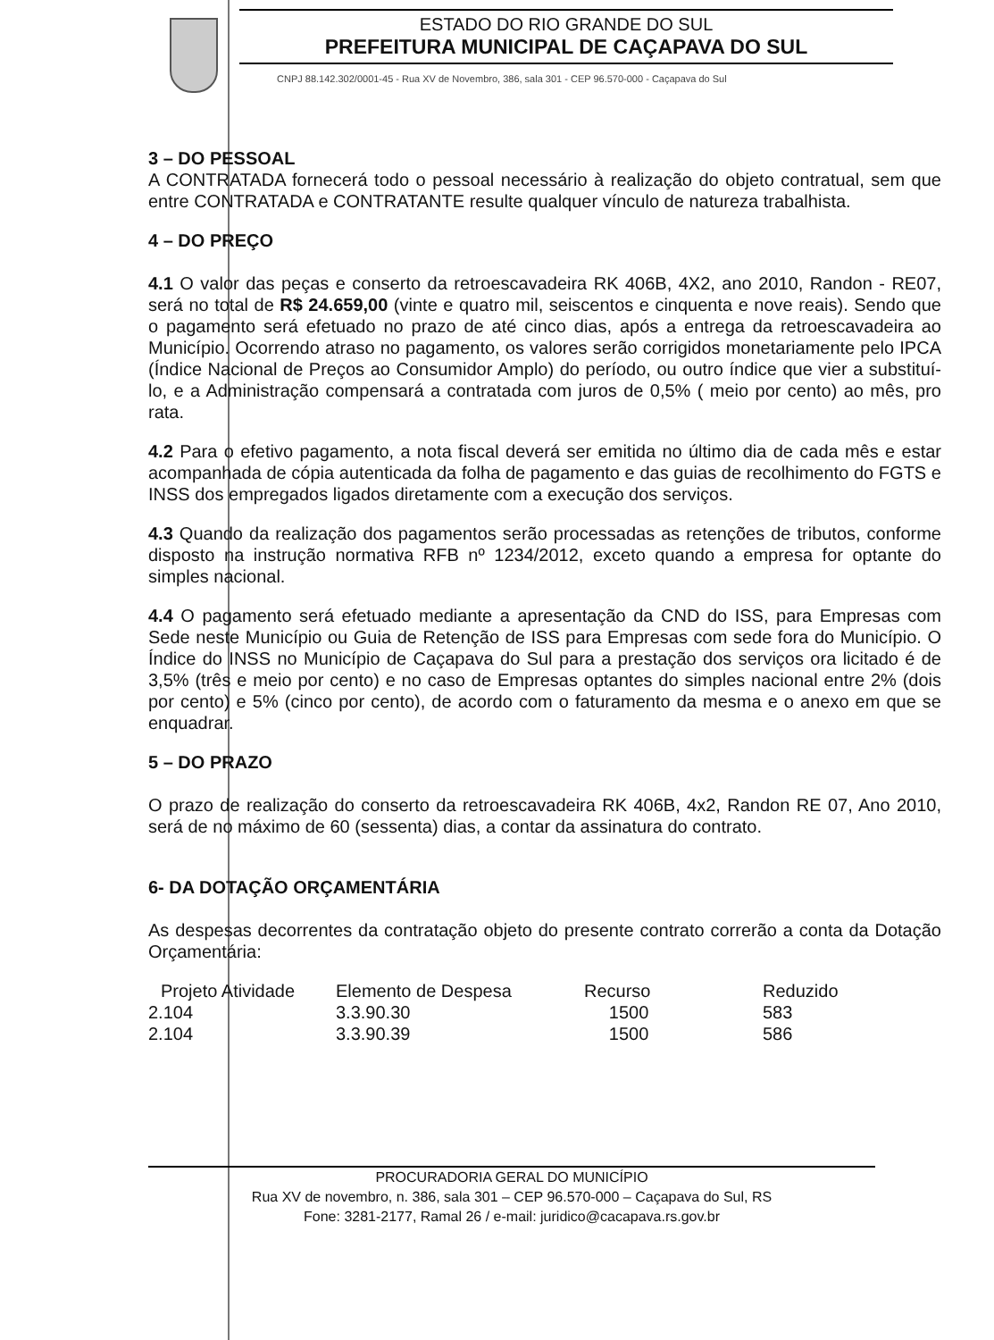ESTADO DO RIO GRANDE DO SUL
PREFEITURA MUNICIPAL DE CAÇAPAVA DO SUL
CNPJ 88.142.302/0001-45 - Rua XV de Novembro, 386, sala 301 - CEP 96.570-000 - Caçapava do Sul
3 – DO PESSOAL
A CONTRATADA fornecerá todo o pessoal necessário à realização do objeto contratual, sem que entre CONTRATADA e CONTRATANTE resulte qualquer vínculo de natureza trabalhista.
4 – DO PREÇO
4.1 O valor das peças e conserto da retroescavadeira RK 406B, 4X2, ano 2010, Randon - RE07, será no total de R$ 24.659,00 (vinte e quatro mil, seiscentos e cinquenta e nove reais). Sendo que o pagamento será efetuado no prazo de até cinco dias, após a entrega da retroescavadeira ao Município. Ocorrendo atraso no pagamento, os valores serão corrigidos monetariamente pelo IPCA (Índice Nacional de Preços ao Consumidor Amplo) do período, ou outro índice que vier a substituí-lo, e a Administração compensará a contratada com juros de 0,5% ( meio por cento) ao mês, pro rata.
4.2 Para o efetivo pagamento, a nota fiscal deverá ser emitida no último dia de cada mês e estar acompanhada de cópia autenticada da folha de pagamento e das guias de recolhimento do FGTS e INSS dos empregados ligados diretamente com a execução dos serviços.
4.3 Quando da realização dos pagamentos serão processadas as retenções de tributos, conforme disposto na instrução normativa RFB nº 1234/2012, exceto quando a empresa for optante do simples nacional.
4.4 O pagamento será efetuado mediante a apresentação da CND do ISS, para Empresas com Sede neste Município ou Guia de Retenção de ISS para Empresas com sede fora do Município. O Índice do INSS no Município de Caçapava do Sul para a prestação dos serviços ora licitado é de 3,5% (três e meio por cento) e no caso de Empresas optantes do simples nacional entre 2% (dois por cento) e 5% (cinco por cento), de acordo com o faturamento da mesma e o anexo em que se enquadrar.
5 – DO PRAZO
O prazo de realização do conserto da retroescavadeira RK 406B, 4x2, Randon RE 07, Ano 2010, será de no máximo de 60 (sessenta) dias, a contar da assinatura do contrato.
6- DA DOTAÇÃO ORÇAMENTÁRIA
As despesas decorrentes da contratação objeto do presente contrato correrão a conta da Dotação Orçamentária:
| Projeto Atividade | Elemento de Despesa | Recurso | Reduzido |
| --- | --- | --- | --- |
| 2.104 | 3.3.90.30 | 1500 | 583 |
| 2.104 | 3.3.90.39 | 1500 | 586 |
PROCURADORIA GERAL DO MUNICÍPIO
Rua XV de novembro, n. 386, sala 301 – CEP 96.570-000 – Caçapava do Sul, RS
Fone: 3281-2177, Ramal 26 / e-mail: juridico@cacapava.rs.gov.br